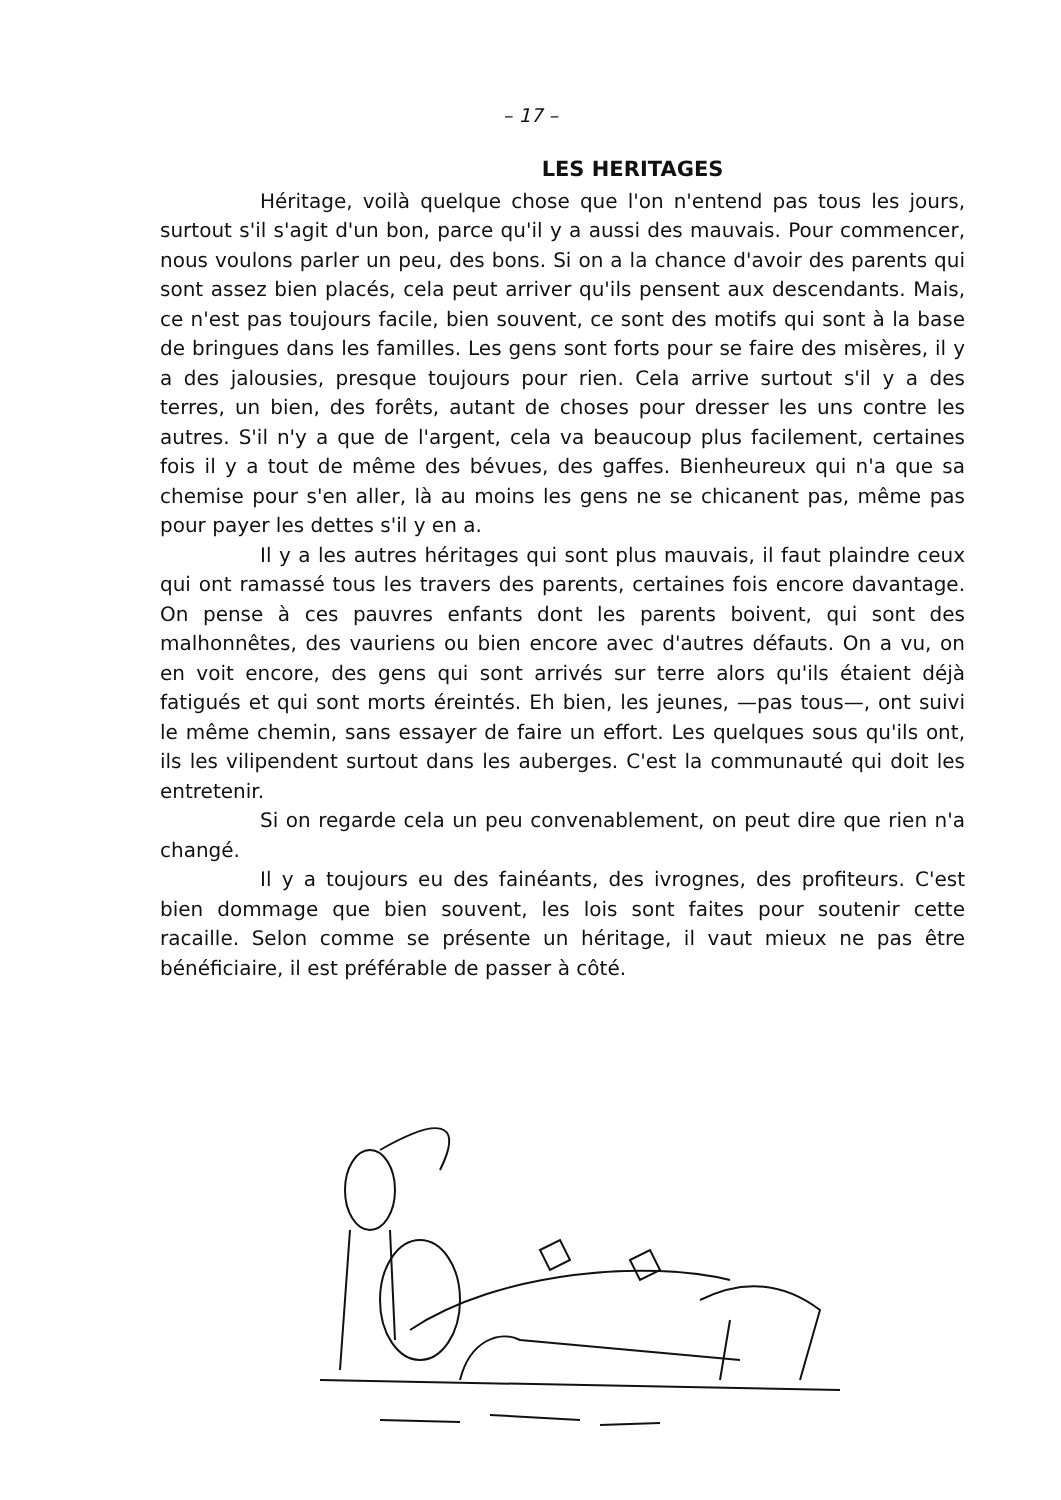– 17 –
LES HERITAGES
Héritage, voilà quelque chose que l'on n'entend pas tous les jours, surtout s'il s'agit d'un bon, parce qu'il y a aussi des mauvais. Pour commencer, nous voulons parler un peu, des bons. Si on a la chance d'avoir des parents qui sont assez bien placés, cela peut arriver qu'ils pensent aux descendants. Mais, ce n'est pas toujours facile, bien souvent, ce sont des motifs qui sont à la base de bringues dans les familles. Les gens sont forts pour se faire des misères, il y a des jalousies, presque toujours pour rien. Cela arrive surtout s'il y a des terres, un bien, des forêts, autant de choses pour dresser les uns contre les autres. S'il n'y a que de l'argent, cela va beaucoup plus facilement, certaines fois il y a tout de même des bévues, des gaffes. Bienheureux qui n'a que sa chemise pour s'en aller, là au moins les gens ne se chicanent pas, même pas pour payer les dettes s'il y en a.
Il y a les autres héritages qui sont plus mauvais, il faut plaindre ceux qui ont ramassé tous les travers des parents, certaines fois encore davantage. On pense à ces pauvres enfants dont les parents boivent, qui sont des malhonnêtes, des vauriens ou bien encore avec d'autres défauts. On a vu, on en voit encore, des gens qui sont arrivés sur terre alors qu'ils étaient déjà fatigués et qui sont morts éreintés. Eh bien, les jeunes, —pas tous—, ont suivi le même chemin, sans essayer de faire un effort. Les quelques sous qu'ils ont, ils les vilipendent surtout dans les auberges. C'est la communauté qui doit les entretenir.
Si on regarde cela un peu convenablement, on peut dire que rien n'a changé.
Il y a toujours eu des fainéants, des ivrognes, des profiteurs. C'est bien dommage que bien souvent, les lois sont faites pour soutenir cette racaille. Selon comme se présente un héritage, il vaut mieux ne pas être bénéficiaire, il est préférable de passer à côté.